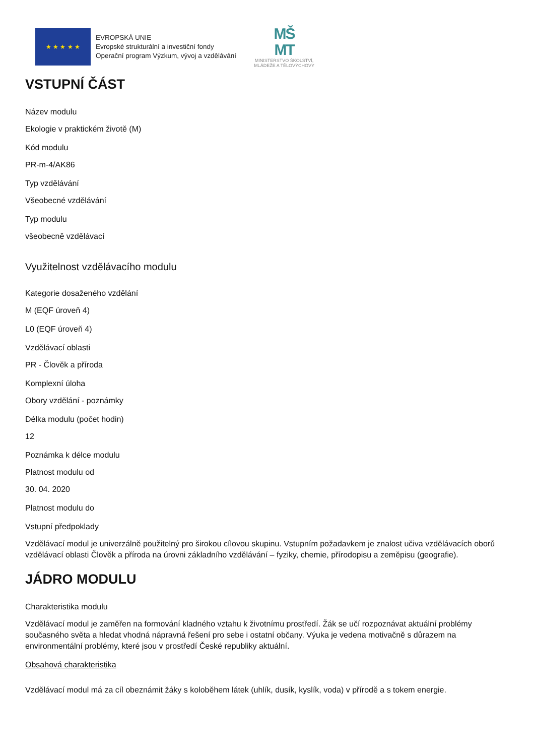★ ★ ★ ★ ★
EVROPSKÁ UNIE
Evropské strukturální a investiční fondy
Operační program Výzkum, vývoj a vzdělávání
MŠ
MT
MINISTERSTVO ŠKOLSTVÍ,
MLÁDEŽE A TĚLOVÝCHOVY
VSTUPNÍ ČÁST
Název modulu
Ekologie v praktickém životě (M)
Kód modulu
PR-m-4/AK86
Typ vzdělávání
Všeobecné vzdělávání
Typ modulu
všeobecně vzdělávací
Využitelnost vzdělávacího modulu
Kategorie dosaženého vzdělání
M (EQF úroveň 4)
L0 (EQF úroveň 4)
Vzdělávací oblasti
PR - Člověk a příroda
Komplexní úloha
Obory vzdělání - poznámky
Délka modulu (počet hodin)
12
Poznámka k délce modulu
Platnost modulu od
30. 04. 2020
Platnost modulu do
Vstupní předpoklady
Vzdělávací modul je univerzálně použitelný pro širokou cílovou skupinu. Vstupním požadavkem je znalost učiva vzdělávacích oborů vzdělávací oblasti Člověk a příroda na úrovni základního vzdělávání – fyziky, chemie, přírodopisu a zeměpisu (geografie).
JÁDRO MODULU
Charakteristika modulu
Vzdělávací modul je zaměřen na formování kladného vztahu k životnímu prostředí. Žák se učí rozpoznávat aktuální problémy současného světa a hledat vhodná nápravná řešení pro sebe i ostatní občany. Výuka je vedena motivačně s důrazem na environmentální problémy, které jsou v prostředí České republiky aktuální.
Obsahová charakteristika
Vzdělávací modul má za cíl obeznámit žáky s koloběhem látek (uhlík, dusík, kyslík, voda) v přírodě a s tokem energie.